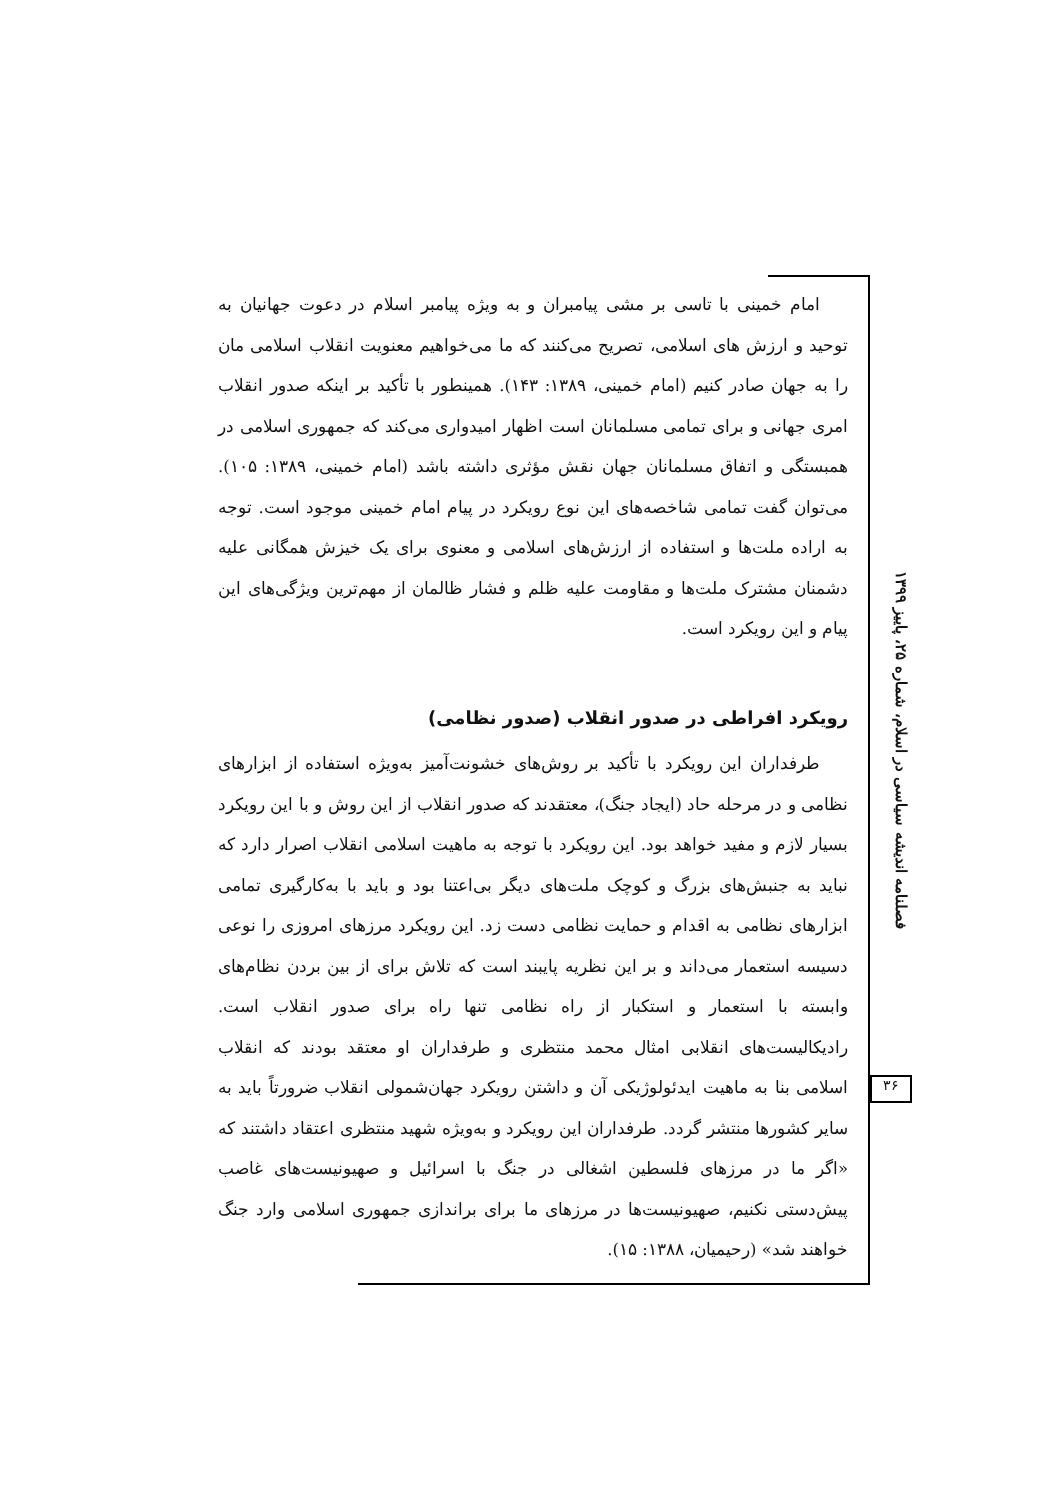امام خمینی با تاسی بر مشی پیامبران و به ویژه پیامبر اسلام در دعوت جهانیان به توحید و ارزش های اسلامی، تصریح می‌کنند که ما می‌خواهیم معنویت انقلاب اسلامی مان را به جهان صادر کنیم (امام خمینی، ۱۳۸۹: ۱۴۳). همینطور با تأکید بر اینکه صدور انقلاب امری جهانی و برای تمامی مسلمانان است اظهار امیدواری می‌کند که جمهوری اسلامی در همبستگی و اتفاق مسلمانان جهان نقش مؤثری داشته باشد (امام خمینی، ۱۳۸۹: ۱۰۵). می‌توان گفت تمامی شاخصه‌های این نوع رویکرد در پیام امام خمینی موجود است. توجه به اراده ملت‌ها و استفاده از ارزش‌های اسلامی و معنوی برای یک خیزش همگانی علیه دشمنان مشترک ملت‌ها و مقاومت علیه ظلم و فشار ظالمان از مهم‌ترین ویژگی‌های این پیام و این رویکرد است.
رویکرد افراطی در صدور انقلاب (صدور نظامی)
طرفداران این رویکرد با تأکید بر روش‌های خشونت‌آمیز به‌ویژه استفاده از ابزارهای نظامی و در مرحله حاد (ایجاد جنگ)، معتقدند که صدور انقلاب از این روش و با این رویکرد بسیار لازم و مفید خواهد بود. این رویکرد با توجه به ماهیت اسلامی انقلاب اصرار دارد که نباید به جنبش‌های بزرگ و کوچک ملت‌های دیگر بی‌اعتنا بود و باید با به‌کارگیری تمامی ابزارهای نظامی به اقدام و حمایت نظامی دست زد. این رویکرد مرزهای امروزی را نوعی دسیسه استعمار می‌داند و بر این نظریه پایبند است که تلاش برای از بین بردن نظام‌های وابسته با استعمار و استکبار از راه نظامی تنها راه برای صدور انقلاب است. رادیکالیست‌های انقلابی امثال محمد منتظری و طرفداران او معتقد بودند که انقلاب اسلامی بنا به ماهیت ایدئولوژیکی آن و داشتن رویکرد جهان‌شمولی انقلاب ضرورتاً باید به سایر کشورها منتشر گردد. طرفداران این رویکرد و به‌ویژه شهید منتظری اعتقاد داشتند که «اگر ما در مرزهای فلسطین اشغالی در جنگ با اسرائیل و صهیونیست‌های غاصب پیش‌دستی نکنیم، صهیونیست‌ها در مرزهای ما برای براندازی جمهوری اسلامی وارد جنگ خواهند شد» (رحیمیان، ۱۳۸۸: ۱۵).
فصلنامه اندیشه سیاسی در اسلام، شماره ۲۵، پاییز ۱۳۹۹
۳۶